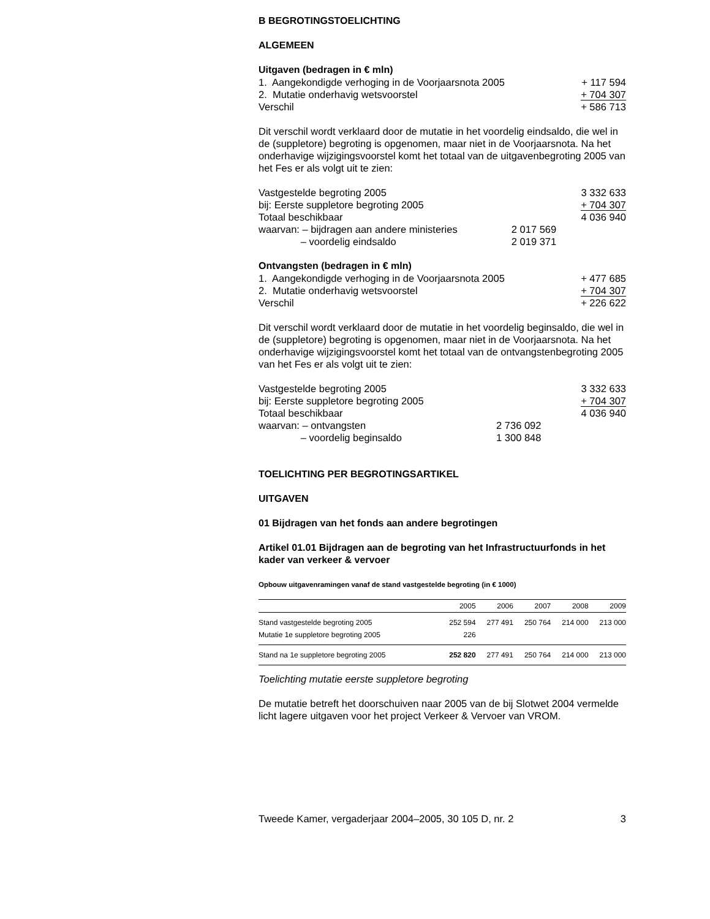B BEGROTINGSTOELICHTING
ALGEMEEN
Uitgaven (bedragen in € mln)
| 1. Aangekondigde verhoging in de Voorjaarsnota 2005 | + 117 594 |
| 2. Mutatie onderhavig wetsvoorstel | + 704 307 |
| Verschil | + 586 713 |
Dit verschil wordt verklaard door de mutatie in het voordelig eindsaldo, die wel in de (suppletore) begroting is opgenomen, maar niet in de Voorjaarsnota. Na het onderhavige wijzigingsvoorstel komt het totaal van de uitgavenbegroting 2005 van het Fes er als volgt uit te zien:
| Vastgestelde begroting 2005 | | 3 332 633 |
| bij: Eerste suppletore begroting 2005 | | + 704 307 |
| Totaal beschikbaar | | 4 036 940 |
| waarvan: – bijdragen aan andere ministeries | 2 017 569 | |
| – voordelig eindsaldo | 2 019 371 | |
Ontvangsten (bedragen in € mln)
| 1. Aangekondigde verhoging in de Voorjaarsnota 2005 | + 477 685 |
| 2. Mutatie onderhavig wetsvoorstel | + 704 307 |
| Verschil | + 226 622 |
Dit verschil wordt verklaard door de mutatie in het voordelig beginsaldo, die wel in de (suppletore) begroting is opgenomen, maar niet in de Voorjaarsnota. Na het onderhavige wijzigingsvoorstel komt het totaal van de ontvangstenbegroting 2005 van het Fes er als volgt uit te zien:
| Vastgestelde begroting 2005 | | 3 332 633 |
| bij: Eerste suppletore begroting 2005 | | + 704 307 |
| Totaal beschikbaar | | 4 036 940 |
| waarvan: – ontvangsten | 2 736 092 | |
| – voordelig beginsaldo | 1 300 848 | |
TOELICHTING PER BEGROTINGSARTIKEL
UITGAVEN
01 Bijdragen van het fonds aan andere begrotingen
Artikel 01.01 Bijdragen aan de begroting van het Infrastructuurfonds in het kader van verkeer & vervoer
Opbouw uitgavenramingen vanaf de stand vastgestelde begroting (in € 1000)
| | 2005 | 2006 | 2007 | 2008 | 2009 |
| --- | --- | --- | --- | --- | --- |
| Stand vastgestelde begroting 2005 | 252 594 | 277 491 | 250 764 | 214 000 | 213 000 |
| Mutatie 1e suppletore begroting 2005 | 226 | | | | |
| Stand na 1e suppletore begroting 2005 | 252 820 | 277 491 | 250 764 | 214 000 | 213 000 |
Toelichting mutatie eerste suppletore begroting
De mutatie betreft het doorschuiven naar 2005 van de bij Slotwet 2004 vermelde licht lagere uitgaven voor het project Verkeer & Vervoer van VROM.
| Tweede Kamer, vergaderjaar 2004–2005, 30 105 D, nr. 2 | 3 |